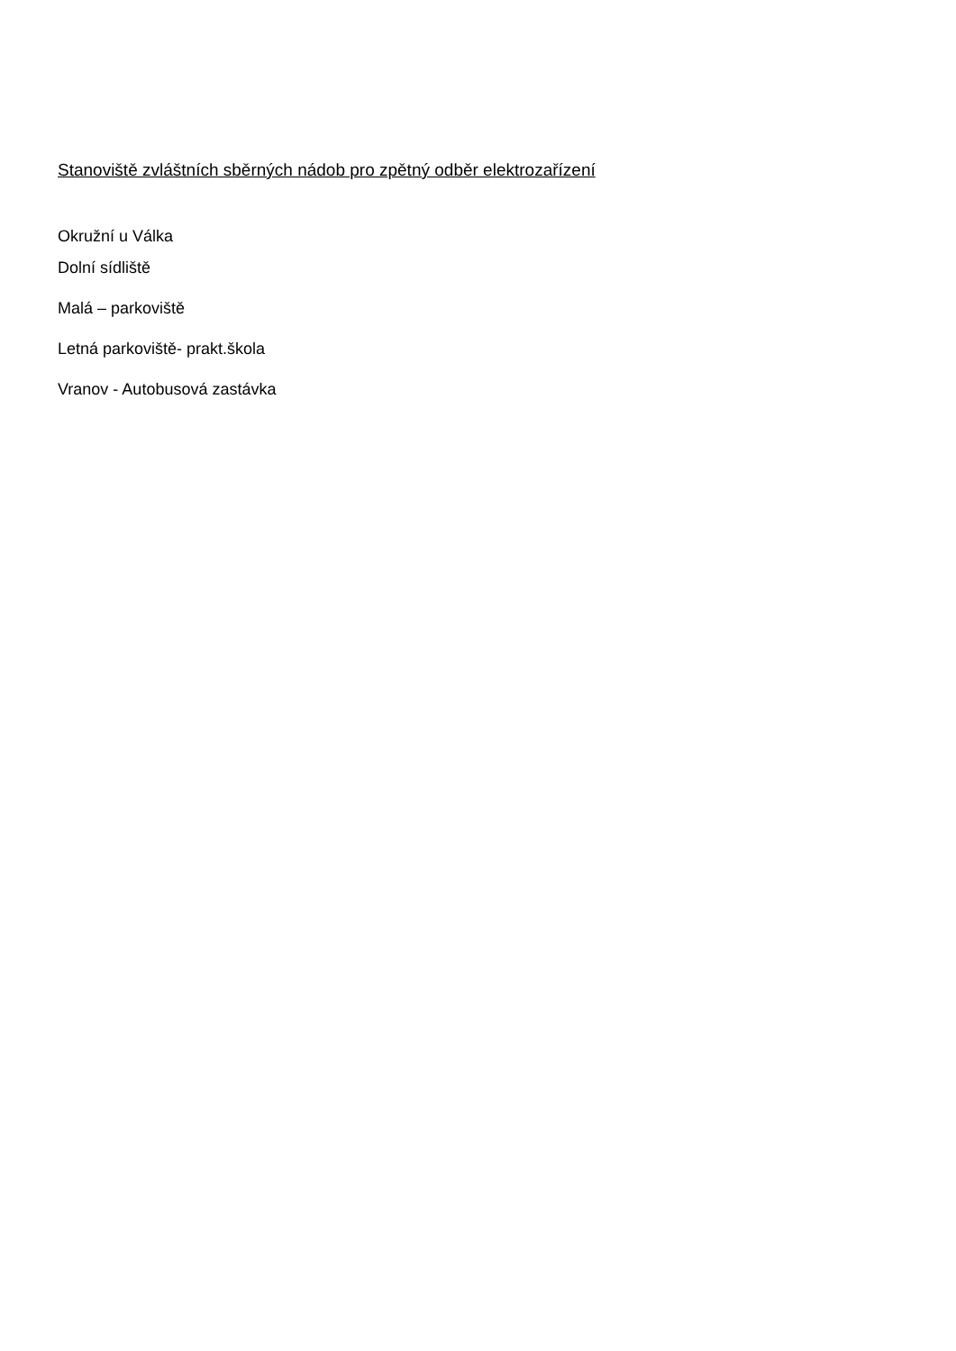Stanoviště zvláštních sběrných nádob pro zpětný odběr elektrozařízení
Okružní u Válka
Dolní sídliště
Malá – parkoviště
Letná parkoviště- prakt.škola
Vranov - Autobusová zastávka